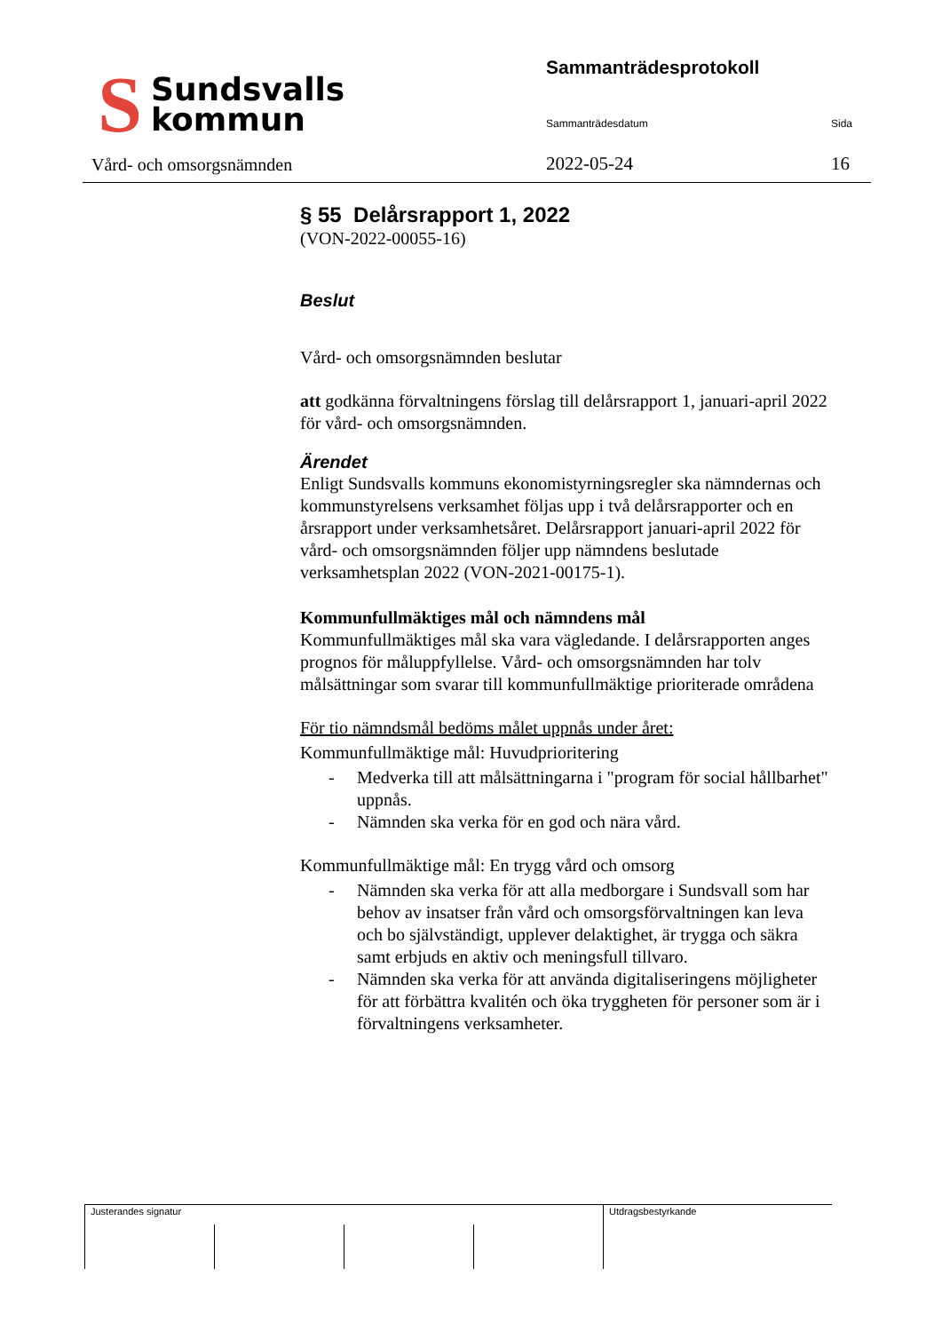S
Sundsvalls
kommun
Vård- och omsorgsnämnden
Sammanträdesprotokoll
Sammanträdesdatum Sida
2022-05-24 16
§ 55 Delårsrapport 1, 2022
(VON-2022-00055-16)
Beslut
Vård- och omsorgsnämnden beslutar
att godkänna förvaltningens förslag till delårsrapport 1, januari-april 2022 för vård- och omsorgsnämnden.
Ärendet
Enligt Sundsvalls kommuns ekonomistyrningsregler ska nämndernas och kommunstyrelsens verksamhet följas upp i två delårsrapporter och en årsrapport under verksamhetsåret. Delårsrapport januari-april 2022 för
vård- och omsorgsnämnden följer upp nämndens beslutade verksamhetsplan 2022 (VON-2021-00175-1).
Kommunfullmäktiges mål och nämndens mål
Kommunfullmäktiges mål ska vara vägledande. I delårsrapporten anges prognos för måluppfyllelse. Vård- och omsorgsnämnden har tolv målsättningar som svarar till kommunfullmäktige prioriterade områdena
För tio nämndsmål bedöms målet uppnås under året:
Kommunfullmäktige mål: Huvudprioritering
- Medverka till att målsättningarna i "program för social hållbarhet" uppnås.
- Nämnden ska verka för en god och nära vård.
Kommunfullmäktige mål: En trygg vård och omsorg
- Nämnden ska verka för att alla medborgare i Sundsvall som har behov av insatser från vård och omsorgsförvaltningen kan leva och bo självständigt, upplever delaktighet, är trygga och säkra samt erbjuds en aktiv och meningsfull tillvaro.
- Nämnden ska verka för att använda digitaliseringens möjligheter för att förbättra kvalitén och öka tryggheten för personer som är i förvaltningens verksamheter.
| Justerandes signatur | | | | Utdragsbestyrkande |